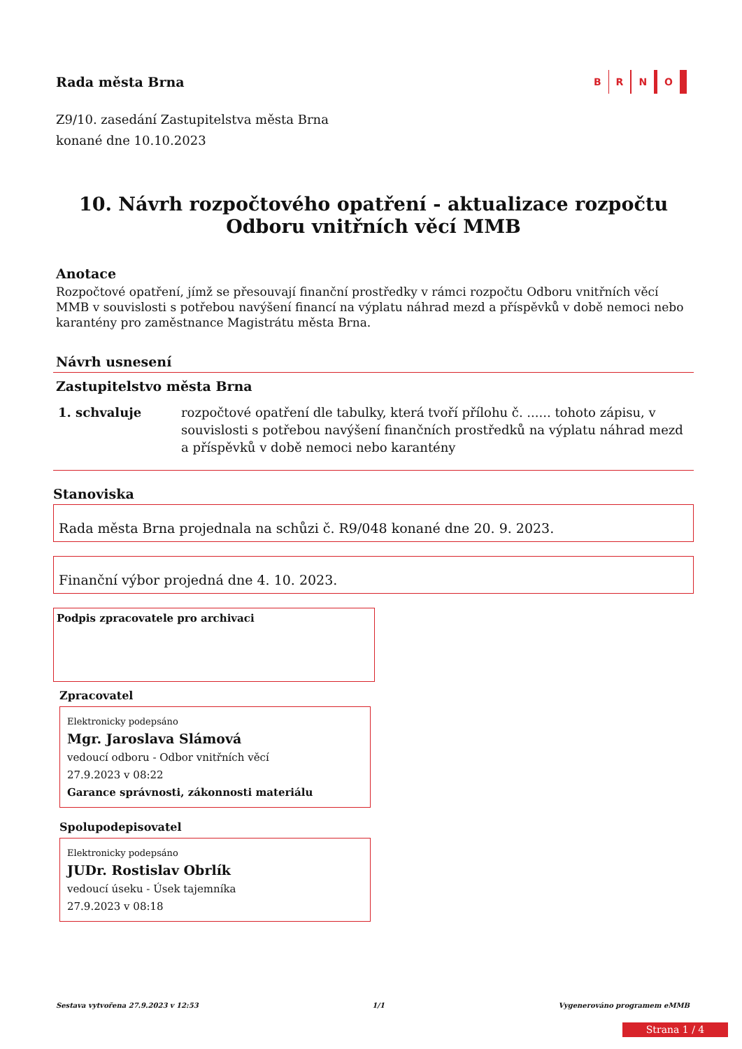Rada města Brna
B R N O
Z9/10. zasedání Zastupitelstva města Brna
konané dne 10.10.2023
10. Návrh rozpočtového opatření - aktualizace rozpočtu Odboru vnitřních věcí MMB
Anotace
Rozpočtové opatření, jímž se přesouvají finanční prostředky v rámci rozpočtu Odboru vnitřních věcí MMB v souvislosti s potřebou navýšení financí na výplatu náhrad mezd a příspěvků v době nemoci nebo karantény pro zaměstnance Magistrátu města Brna.
Návrh usnesení
Zastupitelstvo města Brna
1. schvaluje rozpočtové opatření dle tabulky, která tvoří přílohu č. ...... tohoto zápisu, v souvislosti s potřebou navýšení finančních prostředků na výplatu náhrad mezd a příspěvků v době nemoci nebo karantény
Stanoviska
Rada města Brna projednala na schůzi č. R9/048 konané dne 20. 9. 2023.
Finanční výbor projedná dne 4. 10. 2023.
Podpis zpracovatele pro archivaci
Zpracovatel
Elektronicky podepsáno
Mgr. Jaroslava Slámová
vedoucí odboru - Odbor vnitřních věcí
27.9.2023 v 08:22
Garance správnosti, zákonnosti materiálu
Spolupodepisovatel
Elektronicky podepsáno
JUDr. Rostislav Obrlík
vedoucí úseku - Úsek tajemníka
27.9.2023 v 08:18
Sestava vytvořena 27.9.2023 v 12:53 1/1 Vygenerováno programem eMMB
Strana 1 / 4